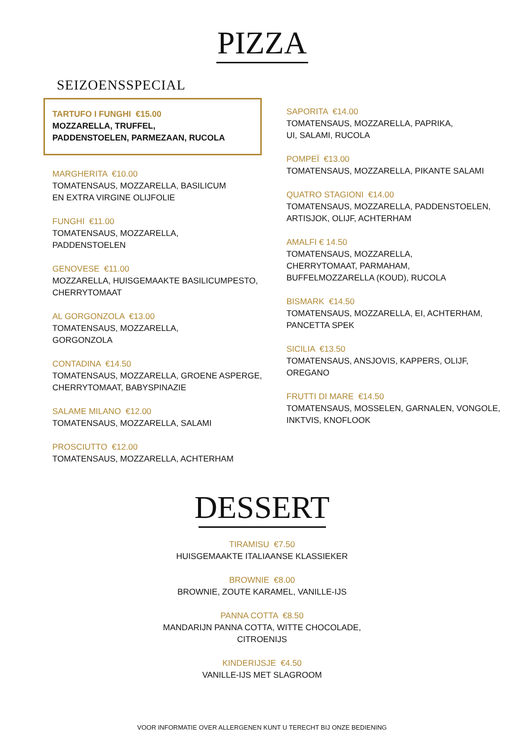PIZZA
SEIZOENSSPECIAL
TARTUFO I FUNGHI €15.00
MOZZARELLA, TRUFFEL,
PADDENSTOELEN, PARMEZAAN, RUCOLA
MARGHERITA €10.00
TOMATENSAUS, MOZZARELLA, BASILICUM
EN EXTRA VIRGINE OLIJFOLIE
FUNGHI €11.00
TOMATENSAUS, MOZZARELLA,
PADDENSTOELEN
GENOVESE €11.00
MOZZARELLA, HUISGEMAAKTE BASILICUMPESTO,
CHERRYTOMAAT
AL GORGONZOLA €13.00
TOMATENSAUS, MOZZARELLA,
GORGONZOLA
CONTADINA €14.50
TOMATENSAUS, MOZZARELLA, GROENE ASPERGE,
CHERRYTOMAAT, BABYSPINAZIE
SALAME MILANO €12.00
TOMATENSAUS, MOZZARELLA, SALAMI
PROSCIUTTO €12.00
TOMATENSAUS, MOZZARELLA, ACHTERHAM
SAPORITA €14.00
TOMATENSAUS, MOZZARELLA, PAPRIKA,
UI, SALAMI, RUCOLA
POMPEÏ €13.00
TOMATENSAUS, MOZZARELLA, PIKANTE SALAMI
QUATRO STAGIONI €14.00
TOMATENSAUS, MOZZARELLA, PADDENSTOELEN,
ARTISJOK, OLIJF, ACHTERHAM
AMALFI € 14.50
TOMATENSAUS, MOZZARELLA,
CHERRYTOMAAT, PARMAHAM,
BUFFELMOZZARELLA (KOUD), RUCOLA
BISMARK €14.50
TOMATENSAUS, MOZZARELLA, EI, ACHTERHAM,
PANCETTA SPEK
SICILIA €13.50
TOMATENSAUS, ANSJOVIS, KAPPERS, OLIJF,
OREGANO
FRUTTI DI MARE €14.50
TOMATENSAUS, MOSSELEN, GARNALEN, VONGOLE,
INKTVIS, KNOFLOOK
DESSERT
TIRAMISU €7.50
HUISGEMAAKTE ITALIAANSE KLASSIEKER
BROWNIE €8.00
BROWNIE, ZOUTE KARAMEL, VANILLE-IJS
PANNA COTTA €8.50
MANDARIJN PANNA COTTA, WITTE CHOCOLADE,
CITROENIJS
KINDERIJSJE €4.50
VANILLE-IJS MET SLAGROOM
VOOR INFORMATIE OVER ALLERGENEN KUNT U TERECHT BIJ ONZE BEDIENING